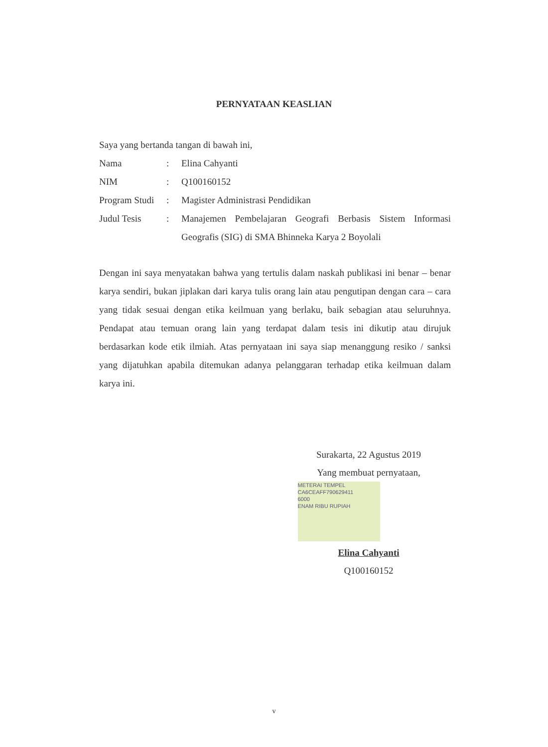PERNYATAAN KEASLIAN
Saya yang bertanda tangan di bawah ini,
| Nama | : | Elina Cahyanti |
| NIM | : | Q100160152 |
| Program Studi | : | Magister Administrasi Pendidikan |
| Judul Tesis | : | Manajemen Pembelajaran Geografi Berbasis Sistem Informasi Geografis (SIG) di SMA Bhinneka Karya 2 Boyolali |
Dengan ini saya menyatakan bahwa yang tertulis dalam naskah publikasi ini benar – benar karya sendiri, bukan jiplakan dari karya tulis orang lain atau pengutipan dengan cara – cara yang tidak sesuai dengan etika keilmuan yang berlaku, baik sebagian atau seluruhnya. Pendapat atau temuan orang lain yang terdapat dalam tesis ini dikutip atau dirujuk berdasarkan kode etik ilmiah. Atas pernyataan ini saya siap menanggung resiko / sanksi yang dijatuhkan apabila ditemukan adanya pelanggaran terhadap etika keilmuan dalam karya ini.
Surakarta, 22 Agustus 2019
Yang membuat pernyataan,
METERAI TEMPEL
CA6CEAFF790629411
6000
ENAM RIBU RUPIAH
Elina Cahyanti
Q100160152
v